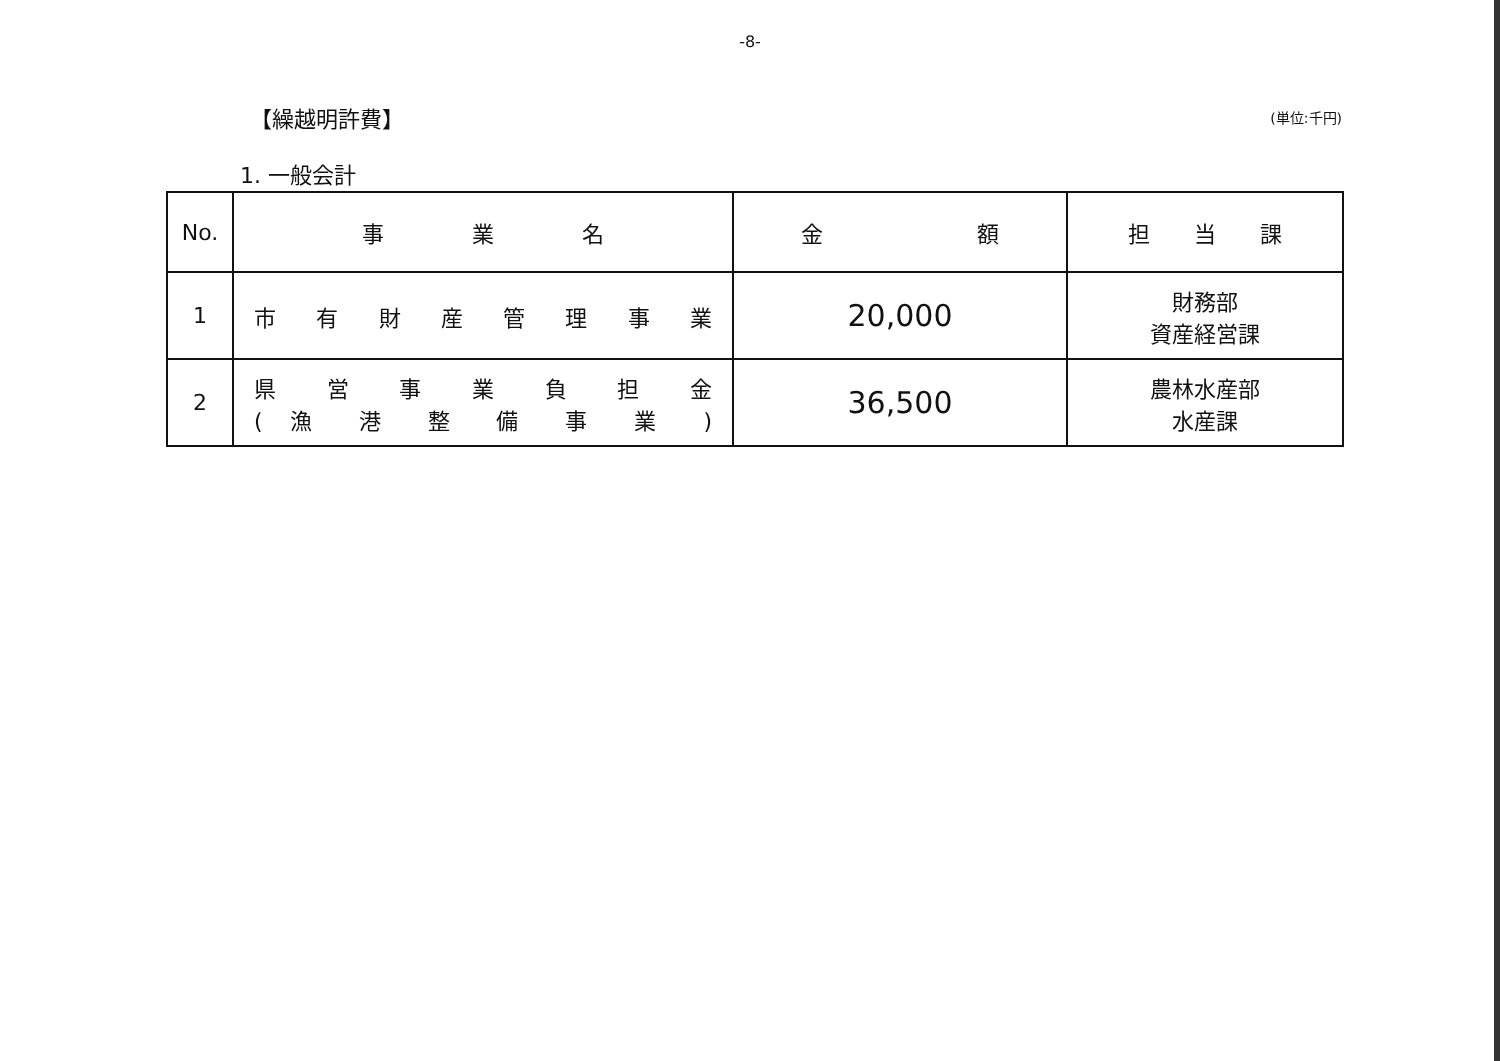-8-
【繰越明許費】
(単位:千円)
1. 一般会計
| No. | 事 業 名 | 金 額 | 担 当 課 |
| --- | --- | --- | --- |
| 1 | 市 有 財 産 管 理 事 業 | 20,000 | 財務部 資産経営課 |
| 2 | 県 営 事 業 負 担 金 ( 漁 港 整 備 事 業 ) | 36,500 | 農林水産部 水産課 |